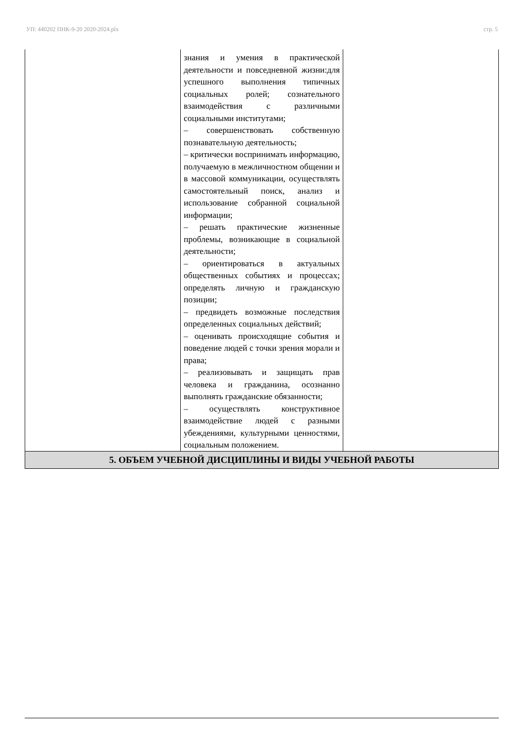УП: 440202 ПНК-9-20 2020-2024.plx стр. 5
| | знания и умения в практической деятельности и повседневной жизни:для успешного выполнения типичных социальных ролей; сознательного взаимодействия с различными социальными институтами; – совершенствовать собственную познавательную деятельность; – критически воспринимать информацию, получаемую в межличностном общении и в массовой коммуникации, осуществлять самостоятельный поиск, анализ и использование собранной социальной информации; – решать практические жизненные проблемы, возникающие в социальной деятельности; – ориентироваться в актуальных общественных событиях и процессах; определять личную и гражданскую позиции; – предвидеть возможные последствия определенных социальных действий; – оценивать происходящие события и поведение людей с точки зрения морали и права; – реализовывать и защищать прав человека и гражданина, осознанно выполнять гражданские обязанности; – осуществлять конструктивное взаимодействие людей с разными убеждениями, культурными ценностями, социальным положением. | |
| 5. ОБЪЕМ УЧЕБНОЙ ДИСЦИПЛИНЫ И ВИДЫ УЧЕБНОЙ РАБОТЫ | | |